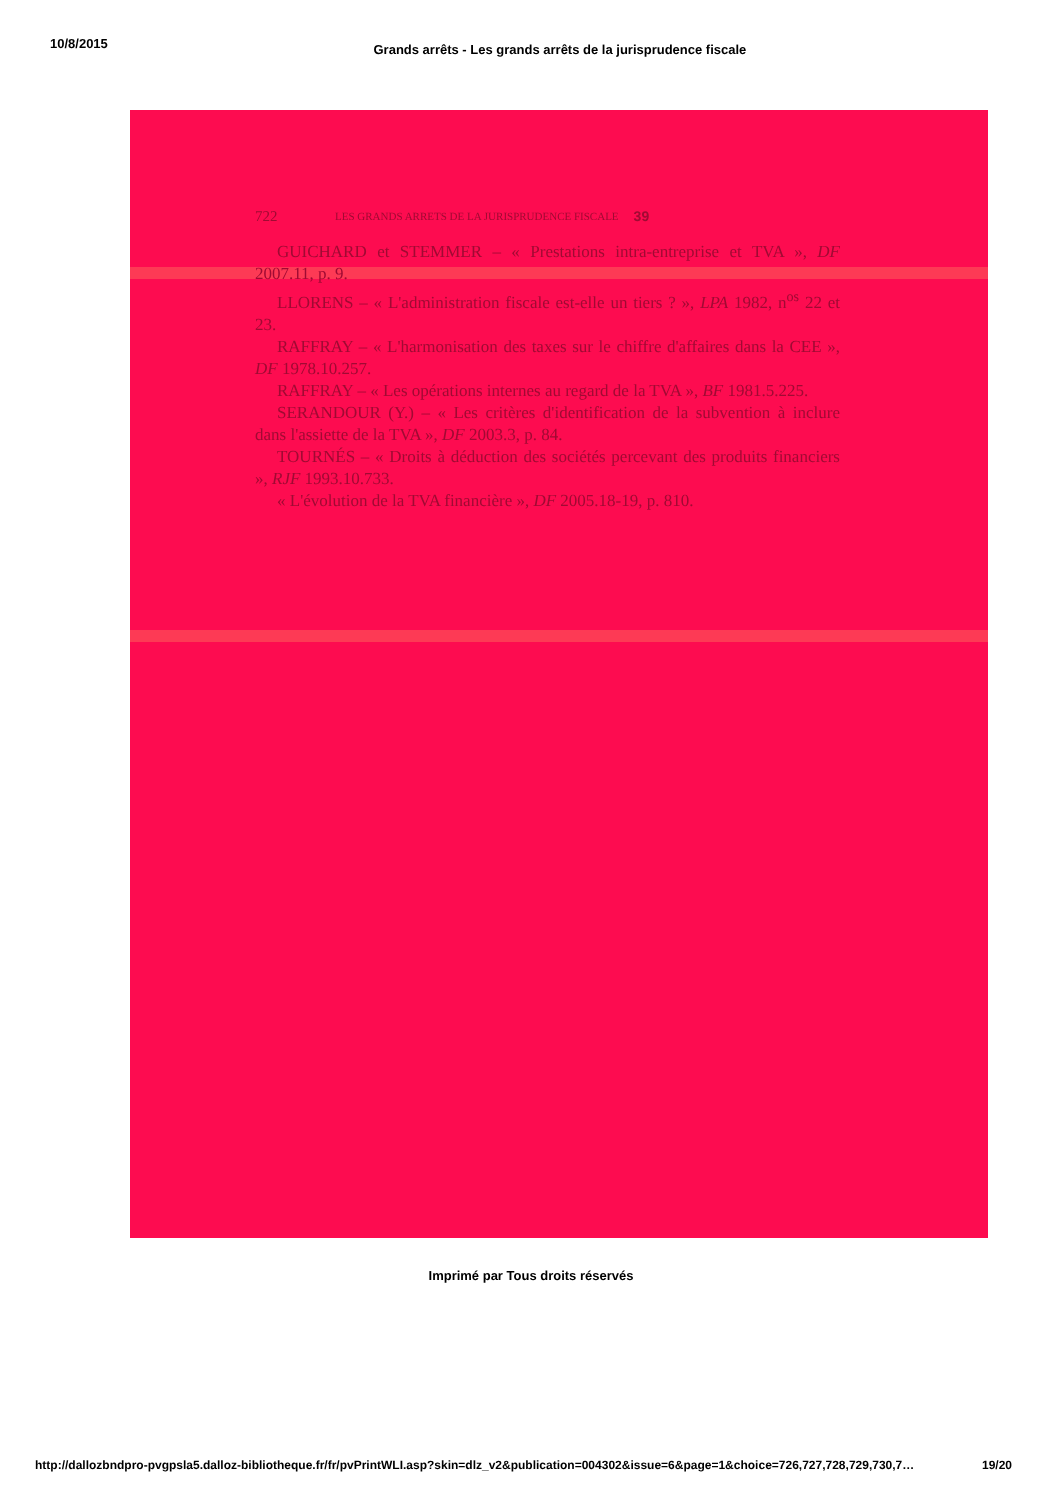10/8/2015 Grands arrêts - Les grands arrêts de la jurisprudence fiscale
722 LES GRANDS ARRETS DE LA JURISPRUDENCE FISCALE 39
GUICHARD et STEMMER – « Prestations intra-entreprise et TVA », DF 2007.11, p. 9.
LLORENS – « L'administration fiscale est-elle un tiers ? », LPA 1982, n<sup>os</sup> 22 et 23.
RAFFRAY – « L'harmonisation des taxes sur le chiffre d'affaires dans la CEE », DF 1978.10.257.
RAFFRAY – « Les opérations internes au regard de la TVA », BF 1981.5.225.
SERANDOUR (Y.) – « Les critères d'identification de la subvention à inclure dans l'assiette de la TVA », DF 2003.3, p. 84.
TOURNÉS – « Droits à déduction des sociétés percevant des produits financiers », RJF 1993.10.733.
« L'évolution de la TVA financière », DF 2005.18-19, p. 810.
Imprimé par Tous droits réservés
http://dallozbndpro-pvgpsla5.dalloz-bibliotheque.fr/fr/pvPrintWLI.asp?skin=dlz_v2&publication=004302&issue=6&page=1&choice=726,727,728,729,730,7… 19/20